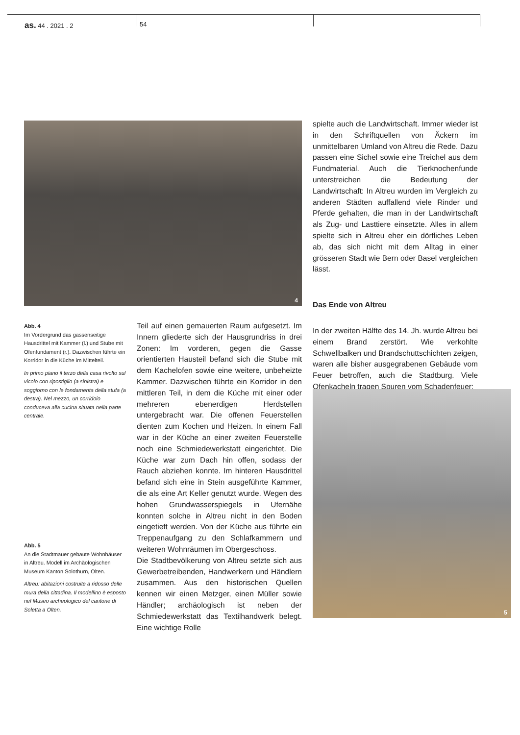as. 44 . 2021 . 2 54
4
Abb. 4
Im Vordergrund das gassensei­tige Hausdrittel mit Kammer (l.) und Stube mit Ofenfundament (r.). Dazwischen führte ein Korridor in die Küche im Mittelteil.
In primo piano il terzo della casa rivolto sul vicolo con ripostiglio (a sinistra) e soggiorno con le fondamenta della stufa (a destra). Nel mezzo, un corridoio conduceva alla cucina situata nella parte centrale.
Abb. 5
An die Stadtmauer gebaute Wohnhäuser in Altreu. Modell im Archäologischen Museum Kanton Solothurn, Olten.
Altreu: abitazioni costruite a ridosso delle mura della cittadina. Il modellino è esposto nel Museo archeologico del cantone di Soletta a Olten.
Teil auf einen gemauerten Raum aufgesetzt. Im Innern gliederte sich der Hausgrundriss in drei Zonen: Im vorderen, gegen die Gasse orientierten Hausteil befand sich die Stube mit dem Kachelofen sowie eine weitere, unbeheizte Kammer. Dazwischen führte ein Korridor in den mittleren Teil, in dem die Küche mit einer oder mehreren ebenerdigen Herdstellen untergebracht war. Die offenen Feuerstellen dienten zum Kochen und Heizen. In einem Fall war in der Küche an einer zweiten Feuerstelle noch eine Schmiedewerkstatt eingerichtet. Die Küche war zum Dach hin offen, sodass der Rauch abziehen konnte. Im hinteren Hausdrittel befand sich eine in Stein ausgeführte Kammer, die als eine Art Keller genutzt wurde. Wegen des hohen Grundwasserspiegels in Ufernähe konnten solche in Altreu nicht in den Boden eingetieft werden. Von der Küche aus führte ein Treppenaufgang zu den Schlafkammern und weiteren Wohnräumen im Obergeschoss.
Die Stadtbevölkerung von Altreu setzte sich aus Gewerbetreibenden, Handwerkern und Händlern zusammen. Aus den historischen Quellen kennen wir einen Metzger, einen Müller sowie Händler; archäologisch ist neben der Schmiedewerkstatt das Textilhandwerk belegt. Eine wichtige Rolle
spielte auch die Landwirtschaft. Immer wieder ist in den Schriftquellen von Äckern im unmittelbaren Umland von Altreu die Rede. Dazu passen eine Sichel sowie eine Treichel aus dem Fundmaterial. Auch die Tierknochenfunde unterstreichen die Bedeutung der Landwirtschaft: In Altreu wurden im Vergleich zu anderen Städten auffallend viele Rinder und Pferde gehalten, die man in der Landwirtschaft als Zug- und Lasttiere einsetzte. Alles in allem spielte sich in Altreu eher ein dörfliches Leben ab, das sich nicht mit dem Alltag in einer grösseren Stadt wie Bern oder Basel vergleichen lässt.
Das Ende von Altreu
In der zweiten Hälfte des 14. Jh. wurde Altreu bei einem Brand zerstört. Wie verkohlte Schwellbalken und Brandschuttschichten zeigen, waren alle bisher ausgegrabenen Gebäude vom Feuer betroffen, auch die Stadtburg. Viele Ofenkacheln tragen Spuren vom Schadenfeuer;
5